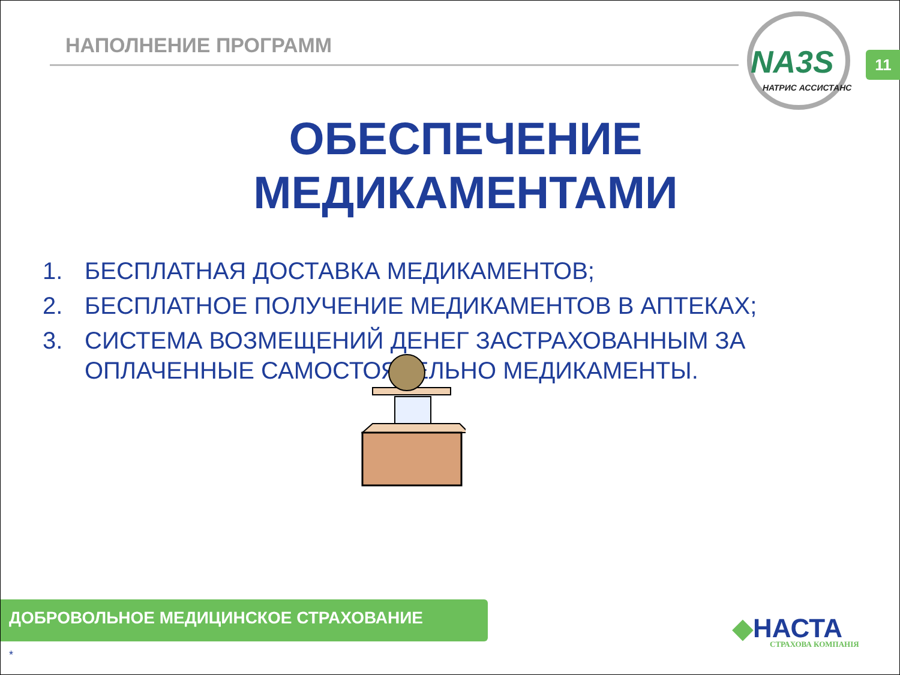НАПОЛНЕНИЕ ПРОГРАММ
NA3S
НАТРИС АССИСТАНС
11
ОБЕСПЕЧЕНИЕ МЕДИКАМЕНТАМИ
1. БЕСПЛАТНАЯ ДОСТАВКА МЕДИКАМЕНТОВ;
2. БЕСПЛАТНОЕ ПОЛУЧЕНИЕ МЕДИКАМЕНТОВ В АПТЕКАХ;
3. СИСТЕМА ВОЗМЕЩЕНИЙ ДЕНЕГ ЗАСТРАХОВАННЫМ ЗА ОПЛАЧЕННЫЕ САМОСТОЯТЕЛЬНО МЕДИКАМЕНТЫ.
ДОБРОВОЛЬНОЕ МЕДИЦИНСКОЕ СТРАХОВАНИЕ
◆НАСТА
СТРАХОВА КОМПАНІЯ
*